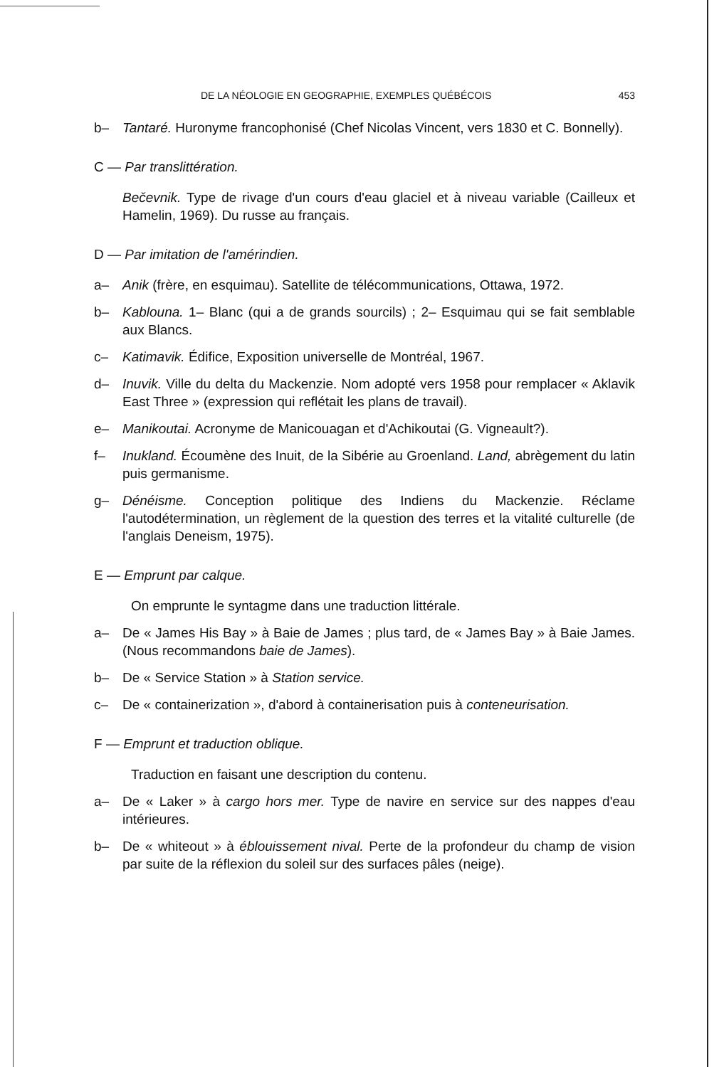DE LA NÉOLOGIE EN GEOGRAPHIE, EXEMPLES QUÉBÉCOIS 453
b– Tantaré. Huronyme francophonisé (Chef Nicolas Vincent, vers 1830 et C. Bonnelly).
C — Par translittération.
Bečevnik. Type de rivage d'un cours d'eau glaciel et à niveau variable (Cailleux et Hamelin, 1969). Du russe au français.
D — Par imitation de l'amérindien.
a– Anik (frère, en esquimau). Satellite de télécommunications, Ottawa, 1972.
b– Kablouna. 1– Blanc (qui a de grands sourcils) ; 2– Esquimau qui se fait semblable aux Blancs.
c– Katimavik. Édifice, Exposition universelle de Montréal, 1967.
d– Inuvik. Ville du delta du Mackenzie. Nom adopté vers 1958 pour remplacer « Aklavik East Three » (expression qui reflétait les plans de travail).
e– Manikoutai. Acronyme de Manicouagan et d'Achikoutai (G. Vigneault?).
f– Inukland. Écoumène des Inuit, de la Sibérie au Groenland. Land, abrègement du latin puis germanisme.
g– Dénéisme. Conception politique des Indiens du Mackenzie. Réclame l'autodétermination, un règlement de la question des terres et la vitalité culturelle (de l'anglais Deneism, 1975).
E — Emprunt par calque.
On emprunte le syntagme dans une traduction littérale.
a– De « James His Bay » à Baie de James ; plus tard, de « James Bay » à Baie James. (Nous recommandons baie de James).
b– De « Service Station » à Station service.
c– De « containerization », d'abord à containerisation puis à conteneurisation.
F — Emprunt et traduction oblique.
Traduction en faisant une description du contenu.
a– De « Laker » à cargo hors mer. Type de navire en service sur des nappes d'eau intérieures.
b– De « whiteout » à éblouissement nival. Perte de la profondeur du champ de vision par suite de la réflexion du soleil sur des surfaces pâles (neige).